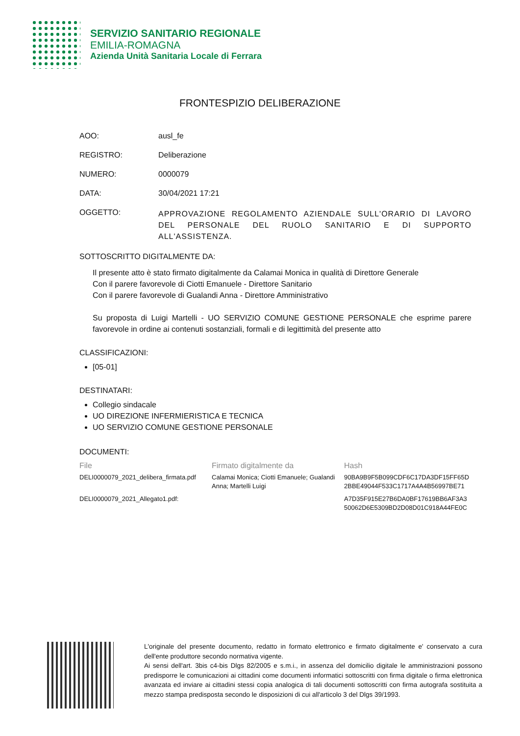SERVIZIO SANITARIO REGIONALE
EMILIA-ROMAGNA
Azienda Unità Sanitaria Locale di Ferrara
FRONTESPIZIO DELIBERAZIONE
AOO: ausl_fe
REGISTRO: Deliberazione
NUMERO: 0000079
DATA: 30/04/2021 17:21
OGGETTO:
APPROVAZIONE REGOLAMENTO AZIENDALE SULL'ORARIO DI LAVORO DEL PERSONALE DEL RUOLO SANITARIO E DI SUPPORTO ALL'ASSISTENZA.
SOTTOSCRITTO DIGITALMENTE DA:
Il presente atto è stato firmato digitalmente da Calamai Monica in qualità di Direttore Generale
Con il parere favorevole di Ciotti Emanuele - Direttore Sanitario
Con il parere favorevole di Gualandi Anna - Direttore Amministrativo
Su proposta di Luigi Martelli - UO SERVIZIO COMUNE GESTIONE PERSONALE che esprime parere favorevole in ordine ai contenuti sostanziali, formali e di legittimità del presente atto
CLASSIFICAZIONI:
[05-01]
DESTINATARI:
Collegio sindacale
UO DIREZIONE INFERMIERISTICA E TECNICA
UO SERVIZIO COMUNE GESTIONE PERSONALE
DOCUMENTI:
| File | Firmato digitalmente da | Hash |
| --- | --- | --- |
| DELI0000079_2021_delibera_firmata.pdf | Calamai Monica; Ciotti Emanuele; Gualandi Anna; Martelli Luigi | 90BA9B9F5B099CDF6C17DA3DF15FF65D 2BBE49044F533C1717A4A4B56997BE71 |
| DELI0000079_2021_Allegato1.pdf: | | A7D35F915E27B6DA0BF17619BB6AF3A3 50062D6E5309BD2D08D01C918A44FE0C |
L'originale del presente documento, redatto in formato elettronico e firmato digitalmente e' conservato a cura dell'ente produttore secondo normativa vigente.
Ai sensi dell'art. 3bis c4-bis Dlgs 82/2005 e s.m.i., in assenza del domicilio digitale le amministrazioni possono predisporre le comunicazioni ai cittadini come documenti informatici sottoscritti con firma digitale o firma elettronica avanzata ed inviare ai cittadini stessi copia analogica di tali documenti sottoscritti con firma autografa sostituita a mezzo stampa predisposta secondo le disposizioni di cui all'articolo 3 del Dlgs 39/1993.